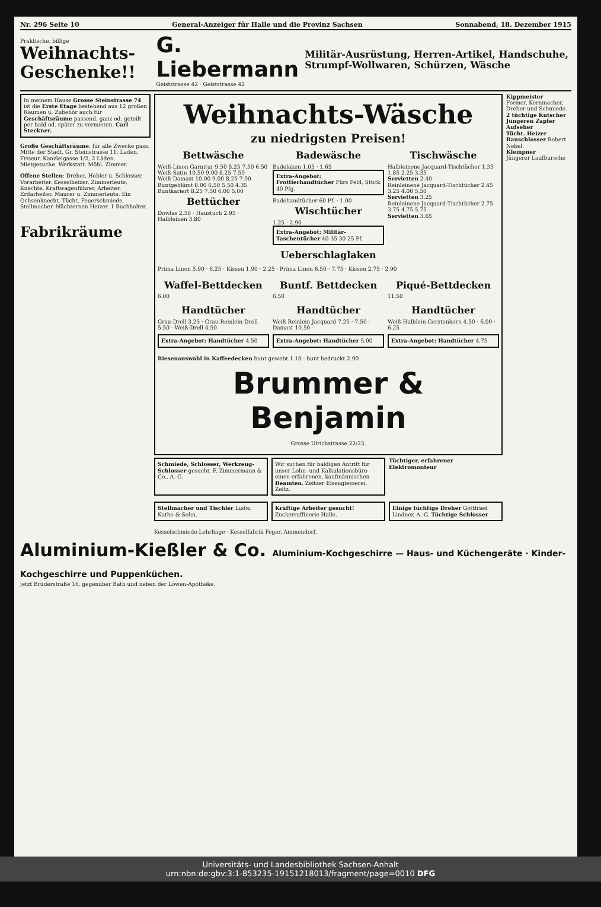Nr. 296 Seite 10 General-Anzeiger für Halle und die Provinz Sachsen Sonnabend, 18. Dezember 1915
Praktische, billige
Weihnachts-Geschenke!!
G. Liebermann
Geiststrasse 42 · Geiststrasse 42
Militär-Ausrüstung, Herren-Artikel, Handschuhe, Strumpf-Wollwaren, Schürzen, Wäsche
In meinem Hause Grosse Steinstrasse 74 ist die Erste Etage bestehend aus 12 großen Räumen u. Zubehör auch für Geschäftsräume passend, ganz od. geteilt per bald od. später zu vermieten. Carl Steckner.
Große Geschäftsräume, für alle Zwecke pass. Mitte der Stadt. Gr. Steinstrasse 11. Laden, Friseur. Kanzleigasse 1/2, 2 Läden. Mietgesuche. Werkstatt. Möbl. Zimmer.
Offene Stellen: Dreher, Hobler u. Schlosser. Vorarbeiter. Kesselheizer. Zimmerleute. Knechte. Kraftwagenführer. Arbeiter. Erdarbeiter. Maurer u. Zimmerleute. Ein Ochsenknecht. Tücht. Feuerschmiede, Stellmacher. Nüchternen Heizer. 1 Buchhalter.
Fabrikräume
Weihnachts-Wäsche
zu niedrigsten Preisen!
Bettwäsche
Weiß-Linon Garnitur 9.50 8.25 7.50 6.50
Weiß-Satin 10.50 9.00 8.25 7.50
Weiß-Damast 10.00 9.00 8.25 7.00
Buntgeblümt 8.00 6.50 5.50 4.35
Buntkariert 8.25 7.50 6.00 5.00
Bettücher
Dowlas 2.50 · Haustuch 2.95 · Halbleinen 3.80
Badewäsche
Badelaken 1.05 · 1.65
Extra-Angebot: Frottierhandtücher Fürs Feld, Stück 40 Pfg.
Badehandtücher 60 Pf. · 1.00
Wischtücher
1.25 · 2.90
Extra-Angebot: Militär-Taschentücher 40 35 30 25 Pf.
Tischwäsche
Halbleinene Jacquard-Tischtücher 1.35 1.85 2.25 3.35
Servietten 2.40
Reinleinene Jacquard-Tischtücher 2.45 3.25 4.00 5.50
Servietten 3.25
Reinleinene Jacquard-Tischtücher 2.75 3.75 4.75 5.75
Servietten 3.65
Ueberschlaglaken
Prima Linon 5.90 · 6.25 · Kissen 1.90 · 2.25 · Prima Linon 6.50 · 7.75 · Kissen 2.75 · 2.90
Waffel-Bettdecken
6.00
Buntf. Bettdecken
6.50
Piqué-Bettdecken
11.50
Handtücher
Grau-Drell 3.25 · Grau-Reinlein-Drell 5.50 · Weiß-Drell 4.50
Handtücher
Weiß Reinlein Jacquard 7.25 · 7.50 · Damast 10.50
Handtücher
Weiß-Halblein-Gerstenkorn 4.50 · 6.00 · 6.25
Extra-Angebot: Handtücher 4.50
Extra-Angebot: Handtücher 5.00
Extra-Angebot: Handtücher 4.75
Riesenauswahl in Kaffeedecken bunt gewebt 1.10 · bunt bedruckt 2.90
Brummer & Benjamin
Grosse Ulrichstrasse 22/23.
Schmiede, Schlosser, Werkzeug-Schlosser gesucht. F. Zimmermann & Co., A.-G.
Wir suchen für baldigen Antritt für unser Lohn- und Kalkulationsbüro einen erfahrenen, kaufmännischen Beamten. Zeitzer Eisengiesserei, Zeitz.
Tüchtiger, erfahrener Elektromonteur
Stellmacher und Tischler Ludw. Kathe & Sohn.
Kräftige Arbeiter gesucht! Zuckerraffinerie Halle.
Einige tüchtige Dreher Gottfried Lindner, A.-G. Tüchtige Schlosser
Kesselschmiede-Lehrlinge · Kesselfabrik Feger, Ammendorf.
Kippmeister
Former, Kernmacher, Dreher und Schmiede.
2 tüchtige Kutscher
Jüngeren Zapfer
Aufseher
Tücht. Heizer
Bauschlosser Robert Nebel.
Klempner
Jüngerer Laufbursche
Aluminium-Kießler & Co. Aluminium-Kochgeschirre — Haus- und Küchengeräte · Kinder-Kochgeschirre und Puppenküchen.
jetzt Brüderstraße 16, gegenüber Bath und neben der Löwen-Apotheke.
Universitäts- und Landesbibliothek Sachsen-Anhalt
urn:nbn:de:gbv:3:1-853235-19151218013/fragment/page=0010 DFG